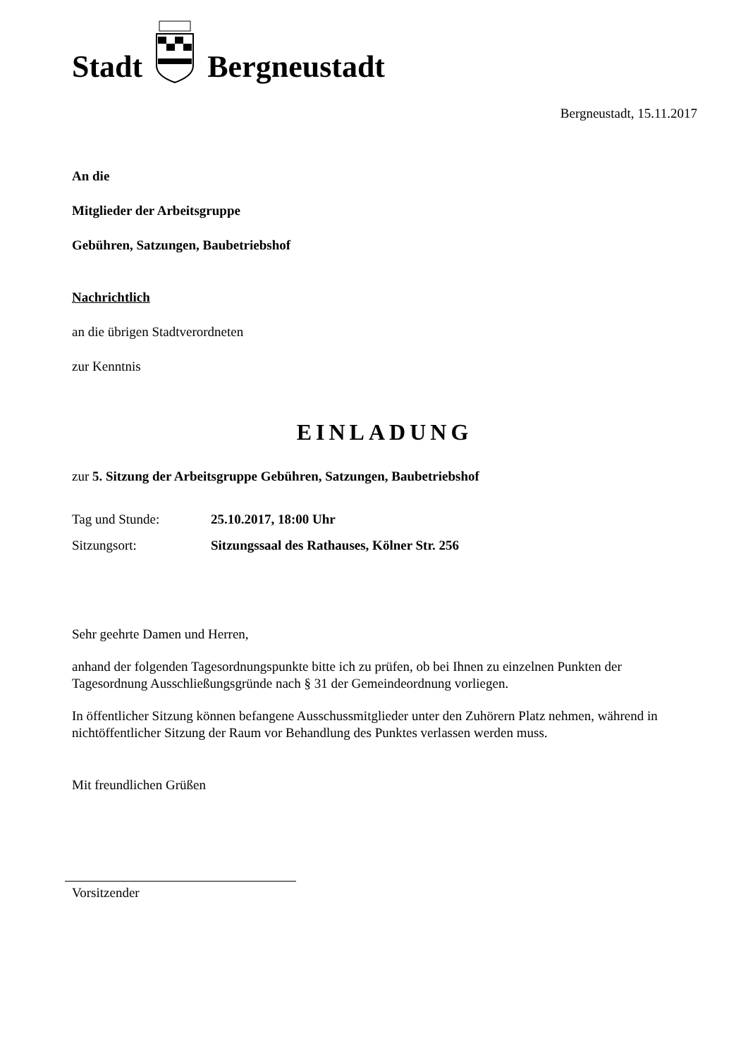Stadt Bergneustadt
Bergneustadt, 15.11.2017
An die
Mitglieder der Arbeitsgruppe
Gebühren, Satzungen, Baubetriebshof
Nachrichtlich
an die übrigen Stadtverordneten
zur Kenntnis
EINLADUNG
zur 5. Sitzung der Arbeitsgruppe Gebühren, Satzungen, Baubetriebshof
Tag und Stunde: 25.10.2017, 18:00 Uhr
Sitzungsort: Sitzungssaal des Rathauses, Kölner Str. 256
Sehr geehrte Damen und Herren,
anhand der folgenden Tagesordnungspunkte bitte ich zu prüfen, ob bei Ihnen zu einzelnen Punkten der Tagesordnung Ausschließungsgründe nach § 31 der Gemeindeordnung vorliegen.
In öffentlicher Sitzung können befangene Ausschussmitglieder unter den Zuhörern Platz nehmen, während in nichtöffentlicher Sitzung der Raum vor Behandlung des Punktes verlassen werden muss.
Mit freundlichen Grüßen
Vorsitzender